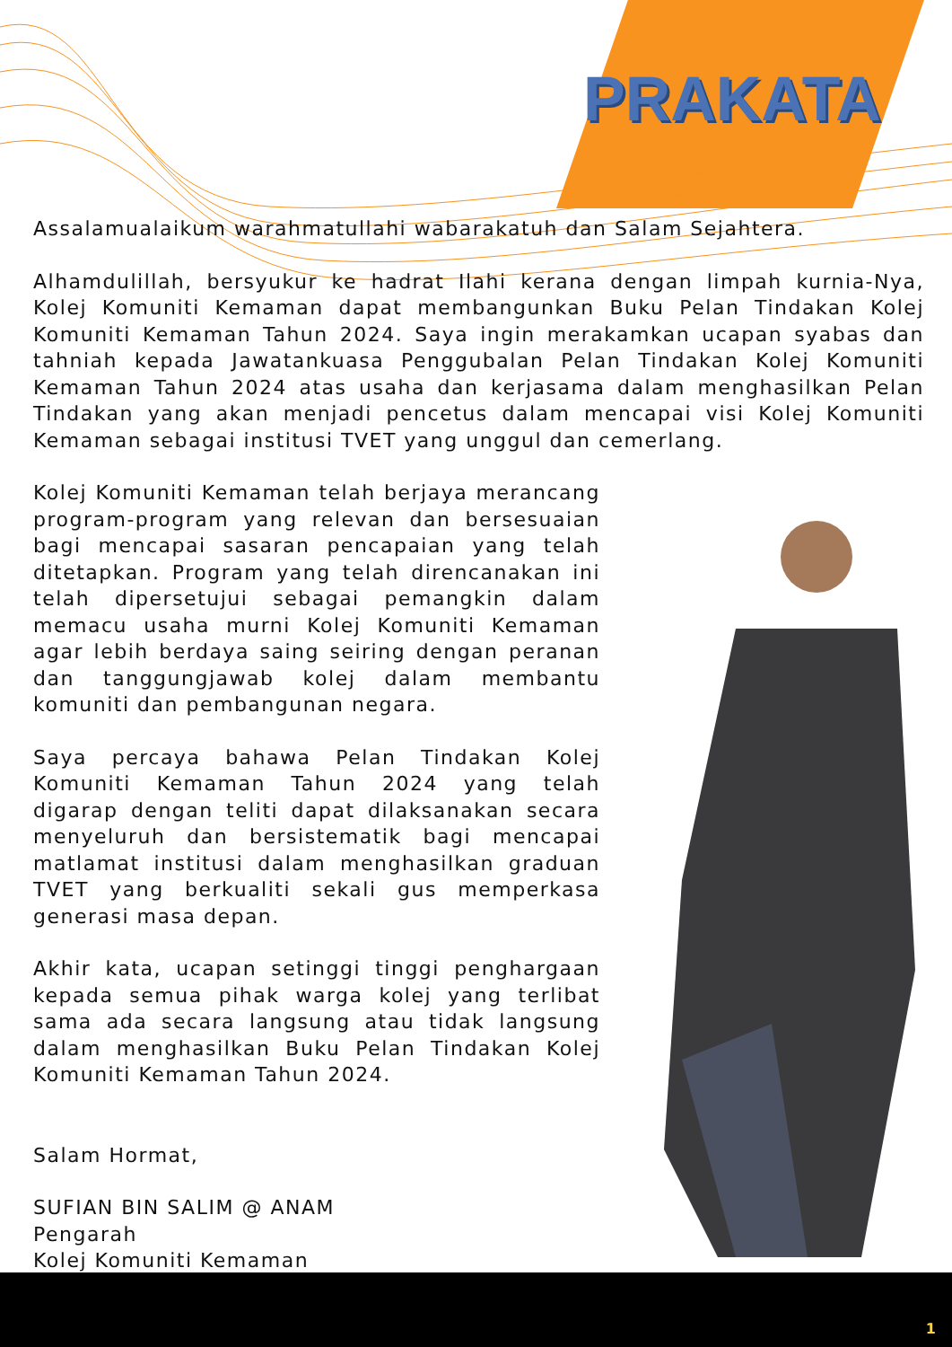PRAKATA
Assalamualaikum warahmatullahi wabarakatuh dan Salam Sejahtera.
Alhamdulillah, bersyukur ke hadrat Ilahi kerana dengan limpah kurnia-Nya, Kolej Komuniti Kemaman dapat membangunkan Buku Pelan Tindakan Kolej Komuniti Kemaman Tahun 2024. Saya ingin merakamkan ucapan syabas dan tahniah kepada Jawatankuasa Penggubalan Pelan Tindakan Kolej Komuniti Kemaman Tahun 2024 atas usaha dan kerjasama dalam menghasilkan Pelan Tindakan yang akan menjadi pencetus dalam mencapai visi Kolej Komuniti Kemaman sebagai institusi TVET yang unggul dan cemerlang.
Kolej Komuniti Kemaman telah berjaya merancang program-program yang relevan dan bersesuaian bagi mencapai sasaran pencapaian yang telah ditetapkan. Program yang telah direncanakan ini telah dipersetujui sebagai pemangkin dalam memacu usaha murni Kolej Komuniti Kemaman agar lebih berdaya saing seiring dengan peranan dan tanggungjawab kolej dalam membantu komuniti dan pembangunan negara.
Saya percaya bahawa Pelan Tindakan Kolej Komuniti Kemaman Tahun 2024 yang telah digarap dengan teliti dapat dilaksanakan secara menyeluruh dan bersistematik bagi mencapai matlamat institusi dalam menghasilkan graduan TVET yang berkualiti sekali gus memperkasa generasi masa depan.
Akhir kata, ucapan setinggi tinggi penghargaan kepada semua pihak warga kolej yang terlibat sama ada secara langsung atau tidak langsung dalam menghasilkan Buku Pelan Tindakan Kolej Komuniti Kemaman Tahun 2024.
Salam Hormat,
SUFIAN BIN SALIM @ ANAM
Pengarah
Kolej Komuniti Kemaman
1